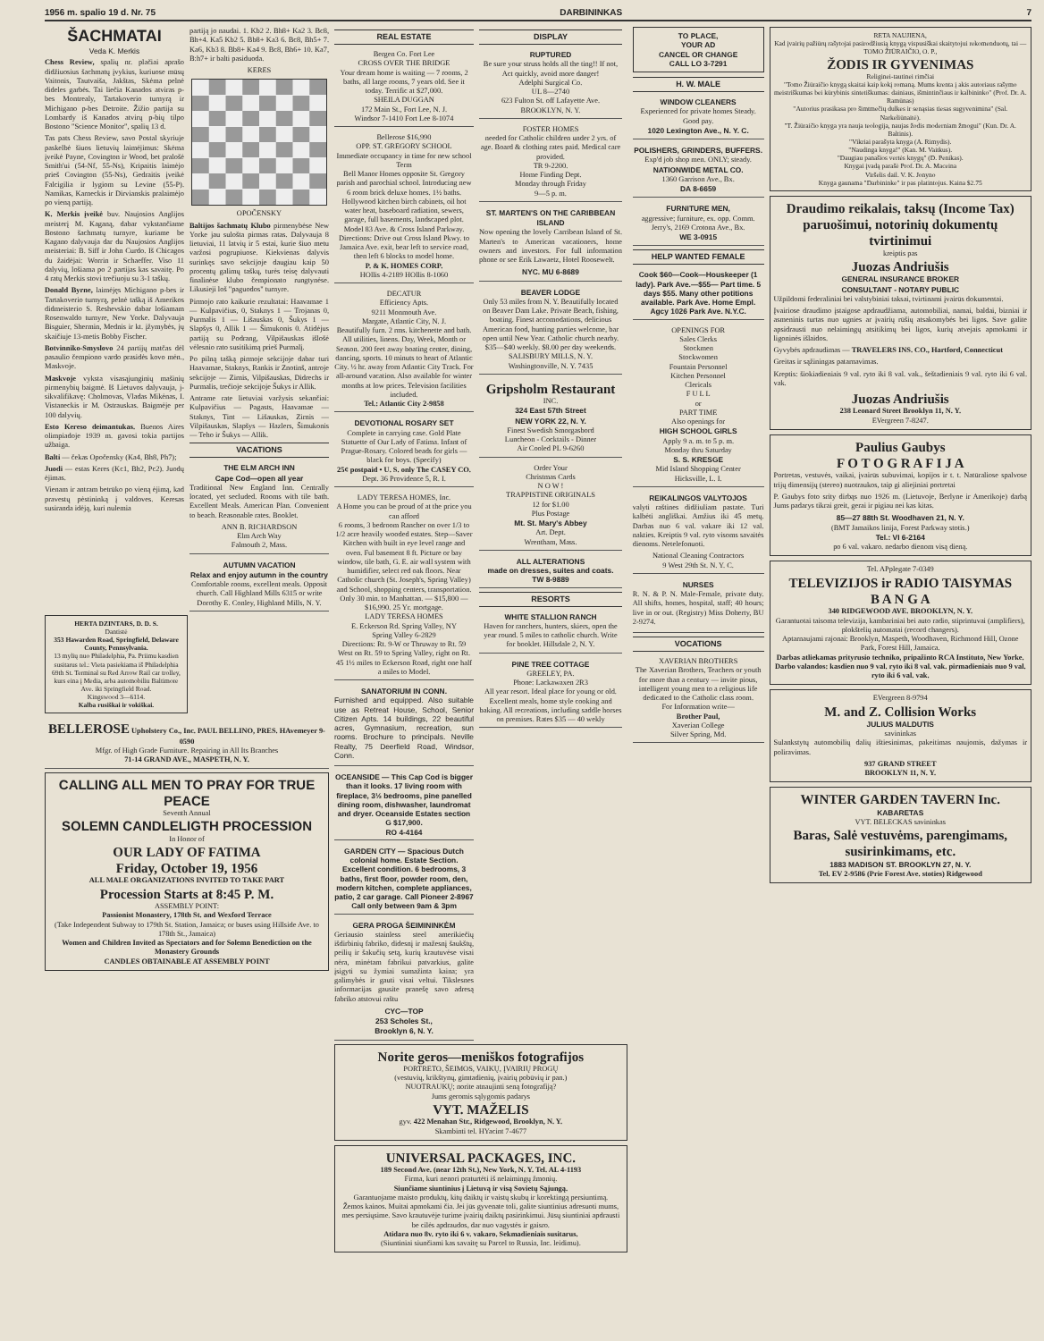1956 m. spalio 19 d. Nr. 75 DARBININKAS 7
ŠACHMATAI
Veda K. Merkis
Chess Review, spalių nr. plačiai aprašo didžiuosius šachmatų įvykius, kuriuose mūsų Vaitonis, Tautvaiša, Jakštas, Skėma pelnė dideles garbės. Tai liečia Kanados atviras p-bes Montrealy, Tartakoverio turnyrą ir Michigano p-bes Detroite. Žižio partija su Lombardy iš Kanados atvirų p-bių tilpo Bostono "Science Monitor", spalių 13 d.
Tas pats Chess Review, savo Postal skyriuje paskelbė šiuos lietuvių laimėjimus: Skėma įveikė Payne, Covington ir Wood, bet pralošė Smith'ui (54-Nf, 55-Ns), Kripaitis laimėjo prieš Covington (55-Ns), Gedraitis įveikė Falcigilia ir lygiom su Levine (55-P). Namikas, Karneckis ir Dirvianskis pralaimėjo po vieną partiją.
K. Merkis įveikė buv. Naujosios Anglijos meisterį M. Kaganą, dabar vykstančiame Bostono šachmatų turnyre, kuriame be Kagano dalyvauja dar du Naujosios Anglijos meisteriai: B. Siff ir John Curdo. Iš Chicagos du žaidėjai: Worrin ir Schaeffer. Viso 11 dalyvių, lošiama po 2 partijas kas savaitę. Po 4 ratų Merkis stovi trečiuoju su 3-1 taškų.
Donald Byrne, laimėjęs Michigano p-bes ir Tartakoverio turnyrą, pelnė tašką iš Amerikos didmeisterio S. Reshevskio dabar lošiamam Rosenwaldo turnyre, New Yorke. Dalyvauja Bisguier, Shermin, Mednis ir kt. įžymybės, jų skaičiuje 13-metis Bobby Fischer.
Botvinniko-Smyslovo 24 partijų matčas dėl pasaulio čempiono vardo prasidės kovo mėn., Maskvoje.
Maskvoje vyksta visasąjunginių mašinių pirmenybių baigmė. Iš Lietuvos dalyvauja, j- sikvalifikavę: Cholmovas, Vladas Mikėnas, I. Vistaneckis ir M. Ostrauskas. Baigmėje per 100 dalyvių.
Esto Kereso deimantukas. Buenos Aires olimpiadoje 1939 m. gavosi tokia partijos užbaiga.
Balti — čekas Opočensky (Ka4, Bh8, Ph7);
Juodi — estas Keres (Kc1, Bh2, Pc2). Juodų ėjimas.
Vienam ir antram betrūko po vieną ėjimą, kad pravestų pėstininką į valdoves. Keresas susiranda idėją, kuri nulemia
partiją jo naudai. 1. Kb2 2. Bh8+ Ka2 3. Bc8, Bh+4. Ka5 Kb2 5. Bb8+ Ka3 6. Bc8, Bh5+ 7. Ka6, Kb3 8. Bb8+ Ka4 9. Bc8, Bh6+ 10. Ka7, B:h7+ ir balti pasiduoda.
KERES
OPOČENSKY
Baltijos šachmatų Klubo pirmenybėse New Yorke jau sulošta pirmas ratas. Dalyvauja 8 lietuviai, 11 latvių ir 5 estai, kurie šiuo metu varžosi pogrupiuose. Kiekvienas dalyvis surinkęs savo sekcijoje daugiau kaip 50 procentų galimų taškų, turės teisę dalyvauti finalinėse klubo čempionato rungtynėse. Likusieji loš "paguodos" turnyre.
Pirmojo rato kaikurie rezultatai: Haavamae 1 — Kulpavičius, 0, Staknys 1 — Trojanas 0, Purmalis 1 — Lišauskas 0, Šukys 1 — Slapšys 0, Allik 1 — Šimukonis 0. Atidėjus partiją su Podrang, Vilpišauskas išlošė vėlesnio rato susitikimą prieš Purmalį.
Po pilną tašką pirmoje sekcijoje dabar turi Haavamae, Staknys, Rankis ir Znotinš, antroje sekcijoje — Zirnis, Vilpišauskas, Didrechs ir Purmalis, trečioje sekcijoje Šukys ir Allik.
Antrame rate lietuviai varžysis sekančiai: Kulpavičius — Pagasts, Haavamae — Staknys, Tint — Lišauskas, Zirnis — Vilpišauskas, Slapšys — Hazlers, Šimukonis — Teho ir Šukys — Allik.
VACATIONS
THE ELM ARCH INN
Cape Cod—open all year
Traditional New England Inn. Centrally located, yet secluded. Rooms with tile bath. Excellent Meals. American Plan. Convenient to beach. Reasonable rates. Booklet.
ANN B. RICHARDSON
Elm Arch Way
Falmouth 2, Mass.
AUTUMN VACATION
Relax and enjoy autumn in the country
Comfortable rooms, excellent meals. Opposit church. Call Highland Mills 6315 or write Dorothy E. Conley, Highland Mills, N. Y.
HERTA DZINTARS, D. D. S.
Dantistė
353 Hawarden Road, Springfield, Delaware County, Pennsylvania.
13 mylių nuo Philadelphia, Pa. Priimu kasdien susitarus tel.: Vieta pasiekiama iš Philadelphia 69th St. Terminal su Red Arrow Rail car trolley, kurs eina į Media, arba automobiliu Baltimore Ave. iki Springfield Road.
Kingswood 3—6114.
Kalba rusiškai ir vokiškai.
BELLEROSE Upholstery Co., Inc. PAUL BELLINO, PRES. HAvemeyer 9-0590
Mfgr. of High Grade Furniture. Repairing in All Its Branches
71-14 GRAND AVE., MASPETH, N. Y.
CALLING ALL MEN TO PRAY FOR TRUE PEACE
Seventh Annual
SOLEMN CANDLELIGTH PROCESSION
In Honor of
OUR LADY OF FATIMA
Friday, October 19, 1956
ALL MALE ORGANIZATIONS INVITED TO TAKE PART
Procession Starts at 8:45 P. M.
ASSEMBLY POINT:
Passionist Monastery, 178th St. and Wexford Terrace
(Take Independent Subway to 179th St. Station, Jamaica; or buses using Hillside Ave. to 178th St., Jamaica)
Women and Children Invited as Spectators and for Solemn Benediction on the Monastery Grounds
CANDLES OBTAINABLE AT ASSEMBLY POINT
REAL ESTATE
Bergen Co. Fort Lee
CROSS OVER THE BRIDGE
Your dream home is waiting — 7 rooms, 2 baths, all large rooms, 7 years old. See it today. Terrific at $27,000.
SHEILA DUGGAN
172 Main St., Fort Lee, N. J.
Windsor 7-1410 Fort Lee 8-1074
Bellerose $16,990
OPP. ST. GREGORY SCHOOL
Immediate occupancy in time for new school Term
Bell Manor Homes opposite St. Gregory parish and parochial school. Introducing new 6 room brick deluxe homes. 1½ baths. Hollywood kitchen birch cabinets, oil hot water heat, baseboard radiation, sewers, garage, full basements, landscaped plot. Model 83 Ave. & Cross Island Parkway. Directions: Drive out Cross Island Pkwy. to Jamaica Ave. exit, bear left to service road, then left 6 blocks to model home.
P. & K. HOMES CORP.
HOllis 4-2189 HOllis 8-1060
DECATUR
Efficiency Apts.
9211 Monmouth Ave.
Margate, Atlantic City, N. J.
Beautifully furn. 2 rms. kitchenette and bath. All utilities, linens. Day, Week, Month or Season. 200 feet away boating center, dining, dancing, sports. 10 minuts to heart of Atlantic City. ½ hr. away from Atlantic City Track. For all-around vacation. Also available for winter months at low prices. Television facilities included.
Tel.: Atlantic City 2-9858
DEVOTIONAL ROSARY SET
Complete in carrying case. Gold Plate Statuette of Our Lady of Fatima. Infant of Prague-Rosary. Colored beads for girls — black for boys. (Specify)
25¢ postpaid • U. S. only The CASEY CO.
Dept. 36 Providence 5, R. I.
LADY TERESA HOMES, Inc.
A Home you can be proud of at the price you can afford
6 rooms, 3 bedroom Rancher on over 1/3 to 1/2 acre heavily wooded estates. Step—Saver Kitchen with built in eye level range and oven. Ful basement 8 ft. Picture or bay window, tile bath, G. E. air wall system with humidifier, select red oak floors. Near Catholic church (St. Joseph's, Spring Valley) and School, shopping centers, transportation.
Only 30 min. to Manhattan. — $15,800 — $16,990. 25 Yr. mortgage.
LADY TERESA HOMES
E. Eckerson Rd. Spring Valley, NY
Spring Valley 6-2829
Directions: Rt. 9-W or Thruway to Rt. 59 West on Rt. 59 to Spring Valley, right on Rt. 45 1½ miles to Eckerson Road, right one half a miles to Model.
SANATORIUM IN CONN.
Furnished and equipped. Also suitable use as Retreat House, School, Senior Citizen Apts. 14 buildings, 22 beautiful acres, Gymnasium, recreation, sun rooms. Brochure to principals. Neville Realty, 75 Deerfield Road, Windsor, Conn.
OCEANSIDE — This Cap Cod is bigger than it looks. 17 living room with fireplace, 3½ bedrooms, pine panelled dining room, dishwasher, laundromat and dryer. Oceanside Estates section G $17,900.
RO 4-4164
GARDEN CITY — Spacious Dutch colonial home. Estate Section. Excellent condition. 6 bedrooms, 3 baths, first floor, powder room, den, modern kitchen, complete appliances, patio, 2 car garage. Call Pioneer 2-8967
Call only between 9am & 3pm
GERA PROGA ŠEIMININKĖM
Geriausio stainless steel amerikiečių išdirbinių fabriko, didesnį ir mažesnį šaukštų, peilių ir šakučių setą, kurių krautuvėse visai nėra, minėtam fabrikui patvarkius, galite įsigyti su žymiai sumažinta kaina; yra galimybės ir gauti visai veltui. Tikslesnes informacijas gausite pranešę savo adresą fabriko atstovui raštu
CYC—TOP
253 Scholes St.,
Brooklyn 6, N. Y.
DISPLAY
RUPTURED
Be sure your struss holds all the ting!! If not, Act quickly, avoid more danger!
Adelphi Surgical Co.
UL 8—2740
623 Fulton St. off Lafayette Ave.
BROOKLYN, N. Y.
FOSTER HOMES
needed for Catholic children under 2 yrs. of age. Board & clothing rates paid. Medical care provided.
TR 9-2200.
Home Finding Dept.
Monday through Friday
9—5 p. m.
ST. MARTEN'S ON THE CARIBBEAN ISLAND
Now opening the lovely Carribean Island of St. Marten's to American vacationers, home owners and investors. For full information phone or see Erik Lawaetz, Hotel Roosewelt.
NYC. MU 6-8689
BEAVER LODGE
Only 53 miles from N. Y. Beautifully located on Beaver Dam Lake. Private Beach, fishing, boating. Finest accomodations, delicious American food, hunting parties welcome, bar open until New Year. Catholic church nearby. $35—$40 weekly. $8.00 per day weekends.
SALISBURY MILLS, N. Y.
Washingtonville, N. Y. 7435
Gripsholm Restaurant
INC.
324 East 57th Street
NEW YORK 22, N. Y.
Finest Swedish Smorgasbord
Luncheon - Cocktails - Dinner
Air Cooled PL 9-6260
Order Your
Christmas Cards
N O W !
TRAPPISTINE ORIGINALS
12 for $1.00
Plus Postage
Mt. St. Mary's Abbey
Art. Dept.
Wrentham, Mass.
ALL ALTERATIONS
made on dresses, suites and coats.
TW 8-9889
RESORTS
WHITE STALLION RANCH
Haven for ranchers, hunters, skiers, open the year round. 5 miles to catholic church. Write for booklet. Hillsdale 2, N. Y.
PINE TREE COTTAGE
GREELEY, PA.
Phone: Lackawaxen 2R3
All year resort. Ideal place for young or old. Excellent meals, home style cooking and baking. All recreations, including saddle horses on premises. Rates $35 — 40 wekly
Norite geros—meniškos fotografijos
PORTRETO, ŠEIMOS, VAIKŲ, ĮVAIRIŲ PROGŲ
(vestuvių, krikštynų, gimtadienių, įvairių pobūvių ir pan.)
NUOTRAUKŲ; norite atnaujinti seną fotografiją?
Jums geromis sąlygomis padarys
VYT. MAŽELIS
gyv. 422 Menahan Str., Ridgewood, Brooklyn, N. Y.
Skambinti tel. HYacint 7-4677
UNIVERSAL PACKAGES, INC.
189 Second Ave. (near 12th St.), New York, N. Y. Tel. AL 4-1193
Firma, kuri nenori praturtėti iš nelaimingų žmonių.
Siunčiame siuntinius į Lietuvą ir visą Sovietų Sąjungą.
Garantuojame maisto produktų, kitų daiktų ir vaistų skubų ir korektingą persiuntimą.
Žemos kainos. Muitai apmokami čia. Jei jūs gyvenate toli, galite siuntinius adresuoti mums, mes persiųsime. Savo krautuvėje turime įvairių daiktų pasirinkimui. Jūsų siuntiniai apdrausti be cilės apdraudos, dar nuo vagystės ir gaisro.
Atidara nuo 8v. ryto iki 6 v. vakaro. Sekmadieniais susitarus.
(Siuntiniai siunčiami kas savaitę su Parcel to Russia, Inc. leidimu).
TO PLACE,
YOUR AD
CANCEL OR CHANGE
CALL LO 3-7291
H. W. MALE
WINDOW CLEANERS
Experienced for private homes Steady. Good pay.
1020 Lexington Ave., N. Y. C.
POLISHERS, GRINDERS, BUFFERS.
Exp'd job shop men. ONLY; steady.
NATIONWIDE METAL CO.
1360 Garrison Ave., Bx.
DA 8-6659
FURNITURE MEN,
aggressive; furniture, ex. opp. Comm. Jerry's, 2169 Crotona Ave., Bx.
WE 3-0915
HELP WANTED FEMALE
Cook $60—Cook—Houskeeper (1 lady). Park Ave.—$55— Part time. 5 days $55. Many other potitions available. Park Ave. Home Empl. Agcy 1026 Park Ave. N.Y.C.
OPENINGS FOR
Sales Clerks
Stockmen
Stockwomen
Fountain Personnel
Kitchen Personnel
Clericals
F U L L
or
PART TIME
Also openings for
HIGH SCHOOL GIRLS
Apply 9 a. m. to 5 p. m.
Monday thru Saturday
S. S. KRESGE
Mid Island Shopping Center
Hicksville, L. I.
REIKALINGOS VALYTOJOS
valyti raštines didžiuliam pastate. Turi kalbėti angliškai. Amžius iki 45 metų. Darbas nuo 6 val. vakare iki 12 val. nakties. Kreiptis 9 val. ryto visoms savaitės dienoms. Netelefonuoti.
National Cleaning Contractors
9 West 29th St. N. Y. C.
NURSES
R. N. & P. N. Male-Female, private duty. All shifts, homes, hospital, staff; 40 hours; live in or out. (Registry) Miss Doherty, BU 2-9274.
VOCATIONS
XAVERIAN BROTHERS
The Xaverian Brothers, Teachers or youth for more than a century — invite pious, intelligent young men to a religious life dedicated to the Catholic class room.
For Information write—
Brother Paul,
Xaverian College
Silver Spring, Md.
RETA NAUJIENA,
Kad įvairių pažiūrų rašytojai pasirodžiusią knygą vispusiškai skaitytojui rekomenduotų, tai —
TOMO ŽIŪRAIČIO, O. P.,
ŽODIS IR GYVENIMAS
Religinei-tautinei rimčiai
"Tomo Žiūraičio knygą skaitai kaip kokį romaną. Mums krenta į akis autoriaus rašymo meistriškumas bei kūrybinis sintetiškumas: dainiaus, išmintinčiaus ir kalbininko" (Prof. Dr. A. Ramūnas)
"Autorius prasikasa pro šimtmečių dulkes ir senąsias tiesas sugyvenimina" (Sal. Narkeliūnaitė).
"T. Žiūraičio knyga yra nauja teologija, naujas žodis moderniam žmogui" (Kun. Dr. A. Baltinis).
"Vikriai parašyta knyga (A. Rimydis).
"Naudinga knyga!" (Kan. M. Vaitkus).
"Daugiau panašios vertės knygų" (D. Penikas).
Knygai įvadą parašė Prof. Dr. A. Maceina
Viršelis dail. V. K. Jonyno
Knyga gaunama "Darbininke" ir pas platintojus. Kaina $2.75
Draudimo reikalais, taksų (Income Tax) paruošimui, notorinių dokumentų tvirtinimui
kreiptis pas
Juozas Andriušis
GENERAL INSURANCE BROKER
CONSULTANT - NOTARY PUBLIC
Užpildomi federaliniai bei valstybiniai taksai, tvirtinami įvairūs dokumentai.
Įvairiose draudimo įstaigose apdraudžiama, automobiliai, namai, baldai, bizniai ir asmeninis turtas nuo ugnies ar įvairių rūšių atsakomybės bei ligos. Save galite apsidrausti nuo nelaimingų atsitikimų bei ligos, kurių atvejais apmokami ir ligoninės išlaidos.
Gyvybės apdraudimas — TRAVELERS INS. CO., Hartford, Connecticut
Greitas ir sąžiningas patarnavimas.
Kreptis: šiokiadieniais 9 val. ryto iki 8 val. vak., šeštadieniais 9 val. ryto iki 6 val. vak.
Juozas Andriušis
238 Leonard Street Brooklyn 11, N. Y.
EVergreen 7-8247.
Paulius Gaubys
F O T O G R A F I J A
Portretas, vestuvės, vaikai, įvairūs subuvimai, kopijos ir t. t. Natūraliose spalvose trijų dimensijų (stereo) nuotraukos, taip gi aliejiniai portretai
P. Gaubys foto srity dirbąs nuo 1926 m. (Lietuvoje, Berlyne ir Amerikoje) darbą Jums padarys tikrai greit, gerai ir pigiau nei kas kitas.
85—27 88th St. Woodhaven 21, N. Y.
(BMT Jamaikos linija, Forest Parkway stotis.)
Tel.: VI 6-2164
po 6 val. vakaro. nedarbo dienom visą dieną.
Tel. APplegate 7-0349
TELEVIZIJOS ir RADIO TAISYMAS
B A N G A
340 RIDGEWOOD AVE. BROOKLYN, N. Y.
Garantuotai taisoma televizija, kambariniai bei auto radio, stiprintuvai (amplifiers), plokštelių automatai (record changers).
Aptarnaujami rajonai: Brooklyn, Maspeth, Woodhaven, Richmond Hill, Ozone Park, Forest Hill, Jamaica.
Darbas atliekamas prityrusio techniko, pripažinto RCA Instituto, New Yorke.
Darbo valandos: kasdien nuo 9 val. ryto iki 8 val. vak. pirmadieniais nuo 9 val. ryto iki 6 val. vak.
EVergreen 8-9794
M. and Z. Collision Works
JULIUS MALDUTIS
savininkas
Sulankstytų automobilių dalių ištiesinimas, pakeitimas naujomis, dažymas ir poliravimas.
937 GRAND STREET
BROOKLYN 11, N. Y.
WINTER GARDEN TAVERN Inc.
KABARETAS
VYT. BELECKAS savininkas
Baras, Salė vestuvėms, parengimams, susirinkimams, etc.
1883 MADISON ST. BROOKLYN 27, N. Y.
Tel. EV 2-9586 (Prie Forest Ave. stoties) Ridgewood